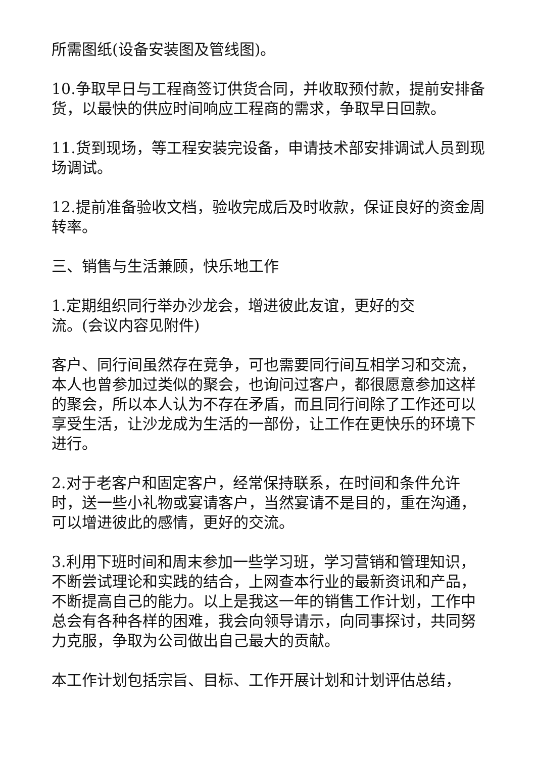所需图纸(设备安装图及管线图)。
10.争取早日与工程商签订供货合同，并收取预付款，提前安排备货，以最快的供应时间响应工程商的需求，争取早日回款。
11.货到现场，等工程安装完设备，申请技术部安排调试人员到现场调试。
12.提前准备验收文档，验收完成后及时收款，保证良好的资金周转率。
三、销售与生活兼顾，快乐地工作
1.定期组织同行举办沙龙会，增进彼此友谊，更好的交
流。(会议内容见附件)
客户、同行间虽然存在竞争，可也需要同行间互相学习和交流，本人也曾参加过类似的聚会，也询问过客户，都很愿意参加这样的聚会，所以本人认为不存在矛盾，而且同行间除了工作还可以享受生活，让沙龙成为生活的一部份，让工作在更快乐的环境下进行。
2.对于老客户和固定客户，经常保持联系，在时间和条件允许时，送一些小礼物或宴请客户，当然宴请不是目的，重在沟通，可以增进彼此的感情，更好的交流。
3.利用下班时间和周末参加一些学习班，学习营销和管理知识，不断尝试理论和实践的结合，上网查本行业的最新资讯和产品，不断提高自己的能力。以上是我这一年的销售工作计划，工作中总会有各种各样的困难，我会向领导请示，向同事探讨，共同努力克服，争取为公司做出自己最大的贡献。
本工作计划包括宗旨、目标、工作开展计划和计划评估总结，